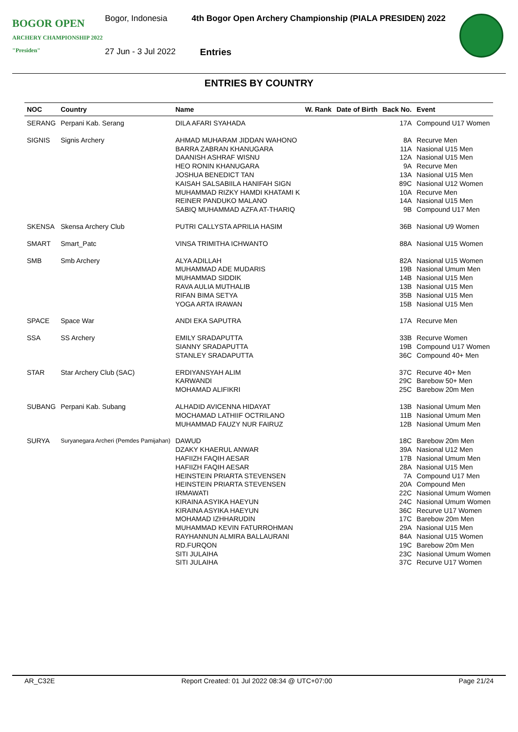BOGOR OPEN
ARCHERY CHAMPIONSHIP 2022
"Presiden"
Bogor, Indonesia 4th Bogor Open Archery Championship (PIALA PRESIDEN) 2022
27 Jun - 3 Jul 2022 Entries
ENTRIES BY COUNTRY
| NOC | Country | Name | W. Rank | Date of Birth | Back No. | Event |
| --- | --- | --- | --- | --- | --- | --- |
| SERANG | Perpani Kab. Serang | DILA AFARI SYAHADA | | | 17A | Compound U17 Women |
| SIGNIS | Signis Archery | AHMAD MUHARAM JIDDAN WAHONO BARRA ZABRAN KHANUGARA DAANISH ASHRAF WISNU HEO RONIN KHANUGARA JOSHUA BENEDICT TAN KAISAH SALSABIILA HANIFAH SIGN MUHAMMAD RIZKY HAMDI KHATAMI K REINER PANDUKO MALANO SABIQ MUHAMMAD AZFA AT-THARIQ | | | 8A 11A 12A 9A 13A 89C 10A 14A 9B | Recurve Men Nasional U15 Men Nasional U15 Men Recurve Men Nasional U15 Men Nasional U12 Women Recurve Men Nasional U15 Men Compound U17 Men |
| SKENSA | Skensa Archery Club | PUTRI CALLYSTA APRILIA HASIM | | | 36B | Nasional U9 Women |
| SMART | Smart_Patc | VINSA TRIMITHA ICHWANTO | | | 88A | Nasional U15 Women |
| SMB | Smb Archery | ALYA ADILLAH MUHAMMAD ADE MUDARIS MUHAMMAD SIDDIK RAVA AULIA MUTHALIB RIFAN BIMA SETYA YOGA ARTA IRAWAN | | | 82A 19B 14B 13B 35B 15B | Nasional U15 Women Nasional Umum Men Nasional U15 Men Nasional U15 Men Nasional U15 Men Nasional U15 Men |
| SPACE | Space War | ANDI EKA SAPUTRA | | | 17A | Recurve Men |
| SSA | SS Archery | EMILY SRADAPUTTA SIANNY SRADAPUTTA STANLEY SRADAPUTTA | | | 33B 19B 36C | Recurve Women Compound U17 Women Compound 40+ Men |
| STAR | Star Archery Club (SAC) | ERDIYANSYAH ALIM KARWANDI MOHAMAD ALIFIKRI | | | 37C 29C 25C | Recurve 40+ Men Barebow 50+ Men Barebow 20m Men |
| SUBANG | Perpani Kab. Subang | ALHADID AVICENNA HIDAYAT MOCHAMAD LATHIIF OCTRILANO MUHAMMAD FAUZY NUR FAIRUZ | | | 13B 11B 12B | Nasional Umum Men Nasional Umum Men Nasional Umum Men |
| SURYA | Suryanegara Archeri (Pemdes Pamijahan) | DAWUD DZAKY KHAERUL ANWAR HAFIIZH FAQIH AESAR HAFIIZH FAQIH AESAR HEINSTEIN PRIARTA STEVENSEN HEINSTEIN PRIARTA STEVENSEN IRMAWATI KIRAINA ASYIKA HAEYUN KIRAINA ASYIKA HAEYUN MOHAMAD IZHHARUDIN MUHAMMAD KEVIN FATURROHMAN RAYHANNUN ALMIRA BALLAURANI RD.FURQON SITI JULAIHA SITI JULAIHA | | | 18C 39A 17B 28A 7A 20A 22C 24C 36C 17C 29A 84A 19C 23C 37C | Barebow 20m Men Nasional U12 Men Nasional Umum Men Nasional U15 Men Compound U17 Men Compound Men Nasional Umum Women Nasional Umum Women Recurve U17 Women Barebow 20m Men Nasional U15 Men Nasional U15 Women Barebow 20m Men Nasional Umum Women Recurve U17 Women |
AR_C32E Report Created: 01 Jul 2022 08:34 @ UTC+07:00 Page 21/24